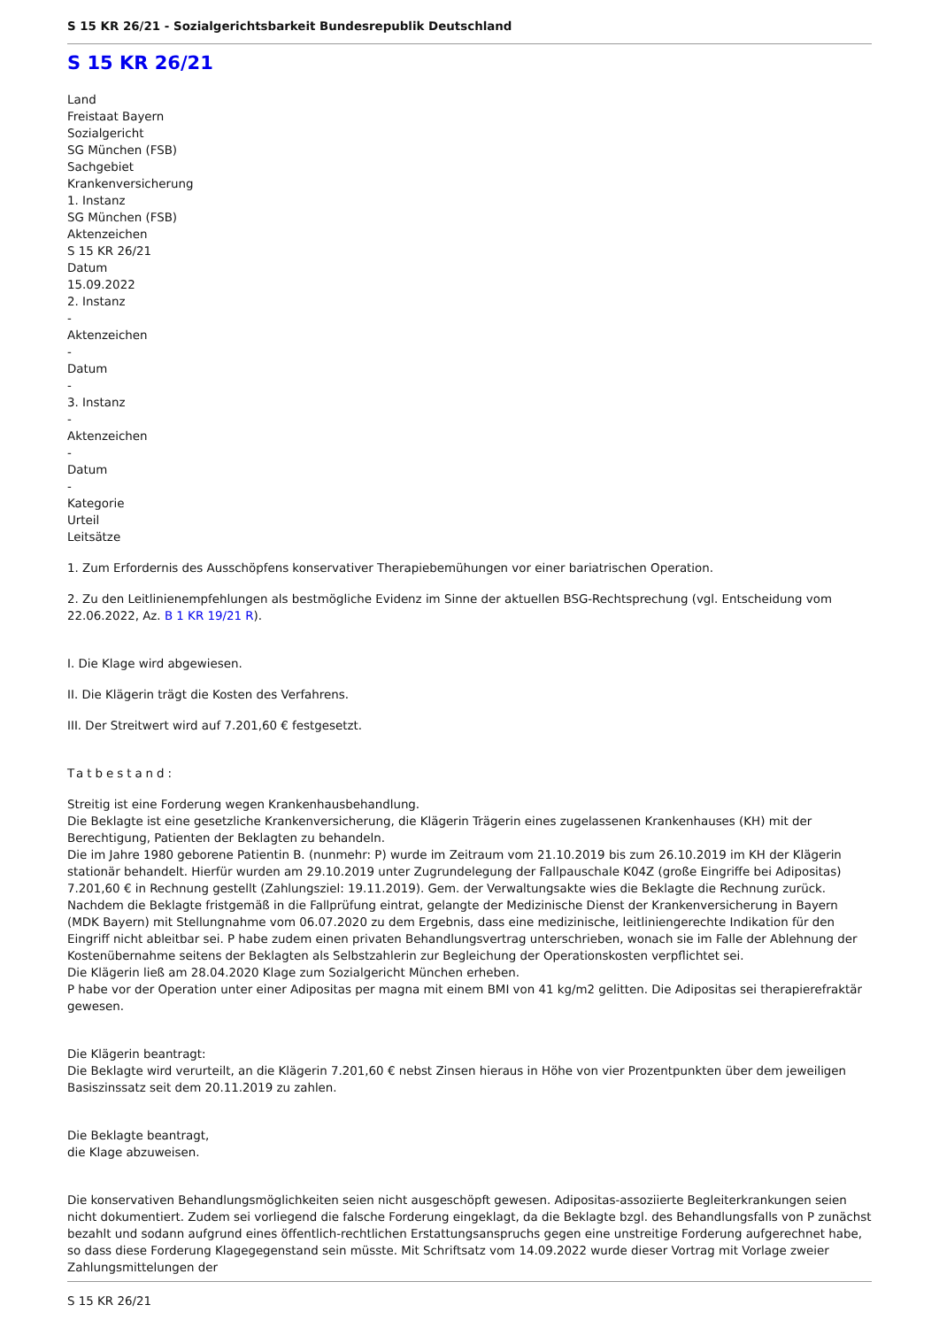S 15 KR 26/21 - Sozialgerichtsbarkeit Bundesrepublik Deutschland
S 15 KR 26/21
Land
Freistaat Bayern
Sozialgericht
SG München (FSB)
Sachgebiet
Krankenversicherung
1. Instanz
SG München (FSB)
Aktenzeichen
S 15 KR 26/21
Datum
15.09.2022
2. Instanz
-
Aktenzeichen
-
Datum
-
3. Instanz
-
Aktenzeichen
-
Datum
-
Kategorie
Urteil
Leitsätze
1. Zum Erfordernis des Ausschöpfens konservativer Therapiebemühungen vor einer bariatrischen Operation.
2. Zu den Leitlinienempfehlungen als bestmögliche Evidenz im Sinne der aktuellen BSG-Rechtsprechung (vgl. Entscheidung vom 22.06.2022, Az. B 1 KR 19/21 R).
I. Die Klage wird abgewiesen.
II. Die Klägerin trägt die Kosten des Verfahrens.
III. Der Streitwert wird auf 7.201,60 € festgesetzt.
Tatbestand:
Streitig ist eine Forderung wegen Krankenhausbehandlung.
Die Beklagte ist eine gesetzliche Krankenversicherung, die Klägerin Trägerin eines zugelassenen Krankenhauses (KH) mit der Berechtigung, Patienten der Beklagten zu behandeln.
Die im Jahre 1980 geborene Patientin B. (nunmehr: P) wurde im Zeitraum vom 21.10.2019 bis zum 26.10.2019 im KH der Klägerin stationär behandelt. Hierfür wurden am 29.10.2019 unter Zugrundelegung der Fallpauschale K04Z (große Eingriffe bei Adipositas) 7.201,60 € in Rechnung gestellt (Zahlungsziel: 19.11.2019). Gem. der Verwaltungsakte wies die Beklagte die Rechnung zurück. Nachdem die Beklagte fristgemäß in die Fallprüfung eintrat, gelangte der Medizinische Dienst der Krankenversicherung in Bayern (MDK Bayern) mit Stellungnahme vom 06.07.2020 zu dem Ergebnis, dass eine medizinische, leitliniengerechte Indikation für den Eingriff nicht ableitbar sei. P habe zudem einen privaten Behandlungsvertrag unterschrieben, wonach sie im Falle der Ablehnung der Kostenübernahme seitens der Beklagten als Selbstzahlerin zur Begleichung der Operationskosten verpflichtet sei.
Die Klägerin ließ am 28.04.2020 Klage zum Sozialgericht München erheben.
P habe vor der Operation unter einer Adipositas per magna mit einem BMI von 41 kg/m2 gelitten. Die Adipositas sei therapierefraktär gewesen.
Die Klägerin beantragt:
Die Beklagte wird verurteilt, an die Klägerin 7.201,60 € nebst Zinsen hieraus in Höhe von vier Prozentpunkten über dem jeweiligen Basiszinssatz seit dem 20.11.2019 zu zahlen.
Die Beklagte beantragt,
die Klage abzuweisen.
Die konservativen Behandlungsmöglichkeiten seien nicht ausgeschöpft gewesen. Adipositas-assoziierte Begleiterkrankungen seien nicht dokumentiert. Zudem sei vorliegend die falsche Forderung eingeklagt, da die Beklagte bzgl. des Behandlungsfalls von P zunächst bezahlt und sodann aufgrund eines öffentlich-rechtlichen Erstattungsanspruchs gegen eine unstreitige Forderung aufgerechnet habe, so dass diese Forderung Klagegegenstand sein müsste. Mit Schriftsatz vom 14.09.2022 wurde dieser Vortrag mit Vorlage zweier Zahlungsmittelungen der
S 15 KR 26/21